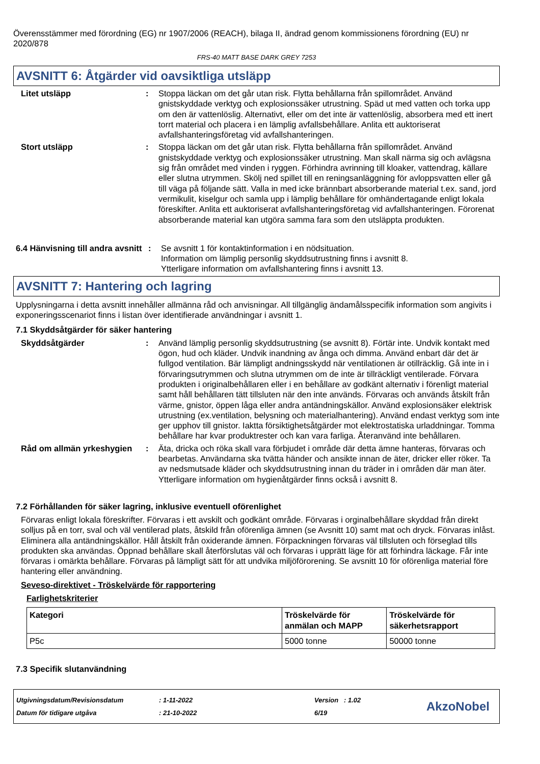Överensstämmer med förordning (EG) nr 1907/2006 (REACH), bilaga II, ändrad genom kommissionens förordning (EU) nr 2020/878
FRS-40 MATT BASE DARK GREY 7253
AVSNITT 6: Åtgärder vid oavsiktliga utsläpp
Litet utsläpp : Stoppa läckan om det går utan risk. Flytta behållarna från spillområdet. Använd gnistskyddade verktyg och explosionssäker utrustning. Späd ut med vatten och torka upp om den är vattenlöslig. Alternativt, eller om det inte är vattenlöslig, absorbera med ett inert torrt material och placera i en lämplig avfallsbehållare. Anlita ett auktoriserat avfallshanteringsföretag vid avfallshanteringen.
Stort utsläpp : Stoppa läckan om det går utan risk. Flytta behållarna från spillområdet. Använd gnistskyddade verktyg och explosionssäker utrustning. Man skall närma sig och avlägsna sig från området med vinden i ryggen. Förhindra avrinning till kloaker, vattendrag, källare eller slutna utrymmen. Skölj ned spillet till en reningsanläggning för avloppsvatten eller gå till väga på följande sätt. Valla in med icke brännbart absorberande material t.ex. sand, jord vermikulit, kiselgur och samla upp i lämplig behållare för omhändertagande enligt lokala föreskifter. Anlita ett auktoriserat avfallshanteringsföretag vid avfallshanteringen. Förorenat absorberande material kan utgöra samma fara som den utsläppta produkten.
6.4 Hänvisning till andra avsnitt
: Se avsnitt 1 för kontaktinformation i en nödsituation.
Information om lämplig personlig skyddsutrustning finns i avsnitt 8.
Ytterligare information om avfallshantering finns i avsnitt 13.
AVSNITT 7: Hantering och lagring
Upplysningarna i detta avsnitt innehåller allmänna råd och anvisningar. All tillgänglig ändamålsspecifik information som angivits i exponeringsscenariot finns i listan över identifierade användningar i avsnitt 1.
7.1 Skyddsåtgärder för säker hantering
Skyddsåtgärder : Använd lämplig personlig skyddsutrustning (se avsnitt 8). Förtär inte. Undvik kontakt med ögon, hud och kläder. Undvik inandning av ånga och dimma. Använd enbart där det är fullgod ventilation. Bär lämpligt andningsskydd när ventilationen är otillräcklig. Gå inte in i förvaringsutrymmen och slutna utrymmen om de inte är tillräckligt ventilerade. Förvara produkten i originalbehållaren eller i en behållare av godkänt alternativ i förenligt material samt håll behållaren tätt tillsluten när den inte används. Förvaras och används åtskilt från värme, gnistor, öppen låga eller andra antändningskällor. Använd explosionsäker elektrisk utrustning (ex.ventilation, belysning och materialhantering). Använd endast verktyg som inte ger upphov till gnistor. Iaktta försiktighetsåtgärder mot elektrostatiska urladdningar. Tomma behållare har kvar produktrester och kan vara farliga. Återanvänd inte behållaren.
Råd om allmän yrkeshygien
: Äta, dricka och röka skall vara förbjudet i område där detta ämne hanteras, förvaras och bearbetas. Användarna ska tvätta händer och ansikte innan de äter, dricker eller röker. Ta av nedsmutsade kläder och skyddsutrustning innan du träder in i områden där man äter. Ytterligare information om hygienåtgärder finns också i avsnitt 8.
7.2 Förhållanden för säker lagring, inklusive eventuell oförenlighet
Förvaras enligt lokala föreskrifter. Förvaras i ett avskilt och godkänt område. Förvaras i orginalbehållare skyddad från direkt solljus på en torr, sval och väl ventilerad plats, åtskild från oförenliga ämnen (se Avsnitt 10) samt mat och dryck. Förvaras inlåst. Eliminera alla antändningskällor. Håll åtskilt från oxiderande ämnen. Förpackningen förvaras väl tillsluten och förseglad tills produkten ska användas. Öppnad behållare skall återförslutas väl och förvaras i upprätt läge för att förhindra läckage. Får inte förvaras i omärkta behållare. Förvaras på lämpligt sätt för att undvika miljöförorening. Se avsnitt 10 för oförenliga material före hantering eller användning.
Seveso-direktivet - Tröskelvärde för rapportering
Farlighetskriterier
| Kategori | Tröskelvärde för anmälan och MAPP | Tröskelvärde för säkerhetsrapport |
| --- | --- | --- |
| P5c | 5000 tonne | 50000 tonne |
7.3 Specifik slutanvändning
Utgivningsdatum/Revisionsdatum
Datum för tidigare utgåva
: 1-11-2022
: 21-10-2022
Version : 1.02
6/19
AkzoNobel